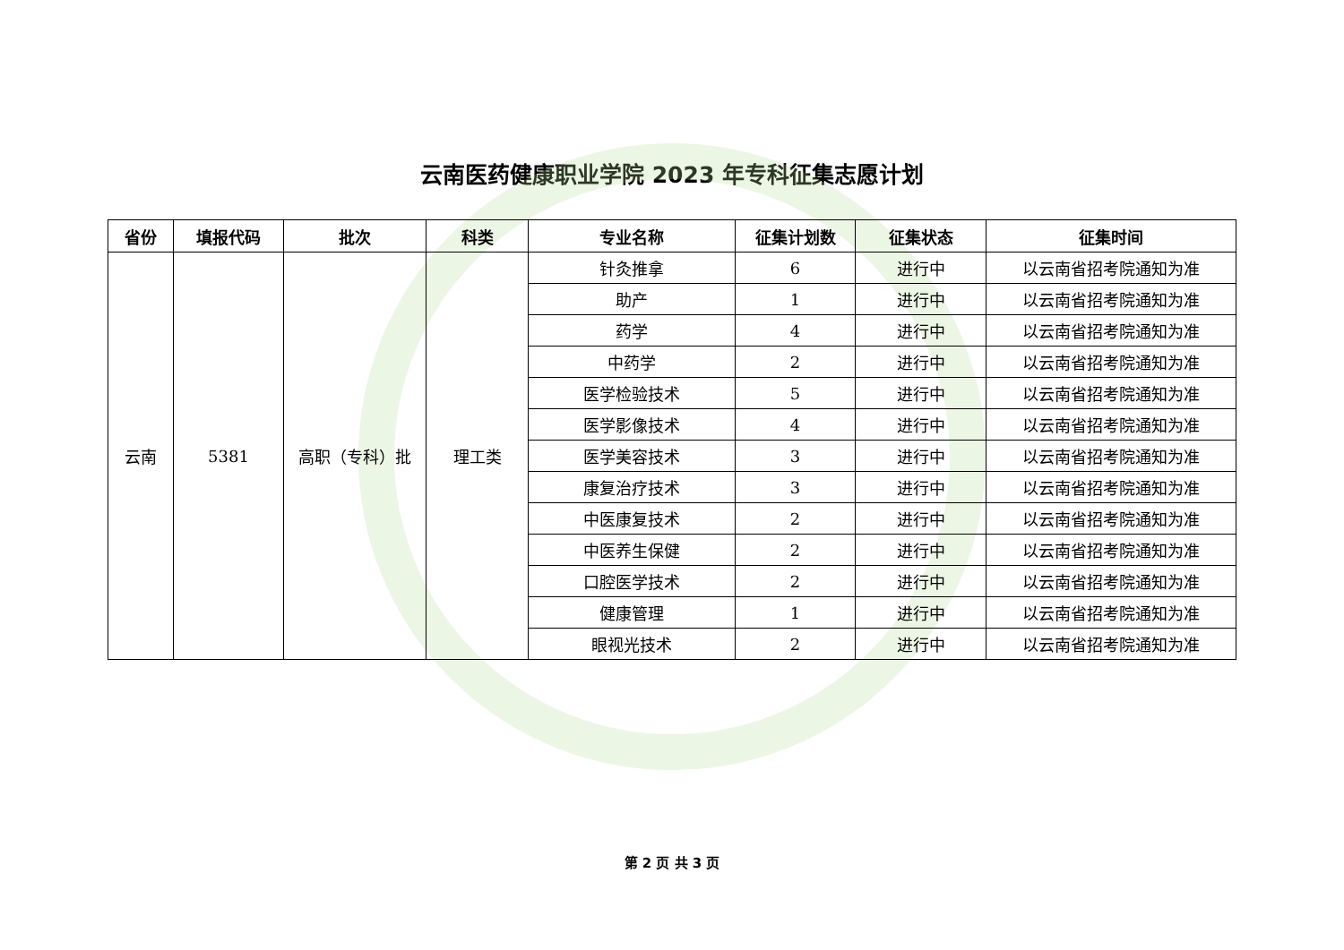云南医药健康职业学院 2023 年专科征集志愿计划
| 省份 | 填报代码 | 批次 | 科类 | 专业名称 | 征集计划数 | 征集状态 | 征集时间 |
| --- | --- | --- | --- | --- | --- | --- | --- |
| 云南 | 5381 | 高职（专科）批 | 理工类 | 针灸推拿 | 6 | 进行中 | 以云南省招考院通知为准 |
| | | | | 助产 | 1 | 进行中 | 以云南省招考院通知为准 |
| | | | | 药学 | 4 | 进行中 | 以云南省招考院通知为准 |
| | | | | 中药学 | 2 | 进行中 | 以云南省招考院通知为准 |
| | | | | 医学检验技术 | 5 | 进行中 | 以云南省招考院通知为准 |
| | | | | 医学影像技术 | 4 | 进行中 | 以云南省招考院通知为准 |
| | | | | 医学美容技术 | 3 | 进行中 | 以云南省招考院通知为准 |
| | | | | 康复治疗技术 | 3 | 进行中 | 以云南省招考院通知为准 |
| | | | | 中医康复技术 | 2 | 进行中 | 以云南省招考院通知为准 |
| | | | | 中医养生保健 | 2 | 进行中 | 以云南省招考院通知为准 |
| | | | | 口腔医学技术 | 2 | 进行中 | 以云南省招考院通知为准 |
| | | | | 健康管理 | 1 | 进行中 | 以云南省招考院通知为准 |
| | | | | 眼视光技术 | 2 | 进行中 | 以云南省招考院通知为准 |
第 2 页 共 3 页